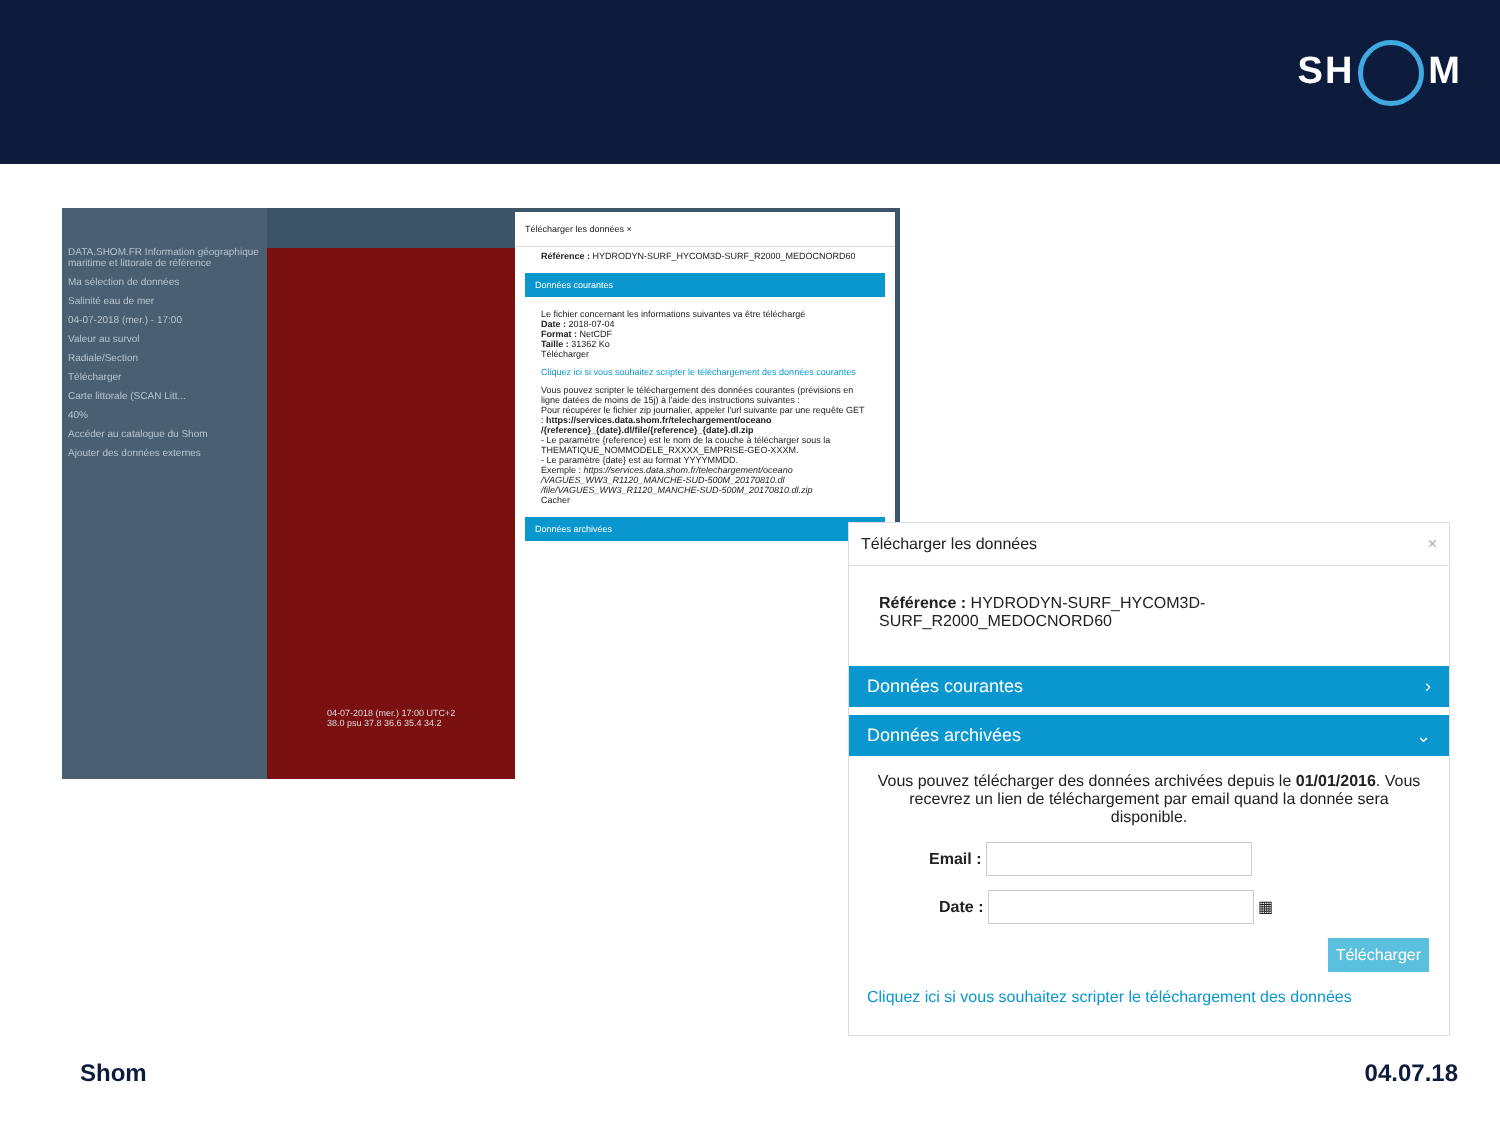SH M
DATA.SHOM.FR Information géographique maritime et littorale de référence
Ma sélection de données
Salinité eau de mer
04-07-2018 (mer.) - 17:00
Valeur au survol
Radiale/Section
Télécharger
Carte littorale (SCAN Litt...
40%
Accéder au catalogue du Shom
Ajouter des données externes
04-07-2018 (mer.) 17:00 UTC+2
38.0 psu 37.8 36.6 35.4 34.2
Télécharger les données ×
Référence : HYDRODYN-SURF_HYCOM3D-SURF_R2000_MEDOCNORD60
Données courantes
Le fichier concernant les informations suivantes va être téléchargé
Date : 2018-07-04
Format : NetCDF
Taille : 31362 Ko
Télécharger
Cliquez ici si vous souhaitez scripter le téléchargement des données courantes
Vous pouvez scripter le téléchargement des données courantes (prévisions en ligne datées de moins de 15j) à l'aide des instructions suivantes :
Pour récupérer le fichier zip journalier, appeler l'url suivante par une requête GET : https://services.data.shom.fr/telechargement/oceano /{reference}_{date}.dl/file/{reference}_{date}.dl.zip
- Le paramètre {reference} est le nom de la couche à télécharger sous la THEMATIQUE_NOMMODELE_RXXXX_EMPRISE-GEO-XXXM.
- Le paramètre {date} est au format YYYYMMDD.
Exemple : https://services.data.shom.fr/telechargement/oceano /VAGUES_WW3_R1120_MANCHE-SUD-500M_20170810.dl /file/VAGUES_WW3_R1120_MANCHE-SUD-500M_20170810.dl.zip
Cacher
Données archivées
Télécharger les données ×
Référence : HYDRODYN-SURF_HYCOM3D-SURF_R2000_MEDOCNORD60
Données courantes ›
Données archivées ⌄
Vous pouvez télécharger des données archivées depuis le 01/01/2016. Vous recevrez un lien de téléchargement par email quand la donnée sera disponible.
Email :
Date : ▦
Télécharger
Cliquez ici si vous souhaitez scripter le téléchargement des données
Shom 04.07.18